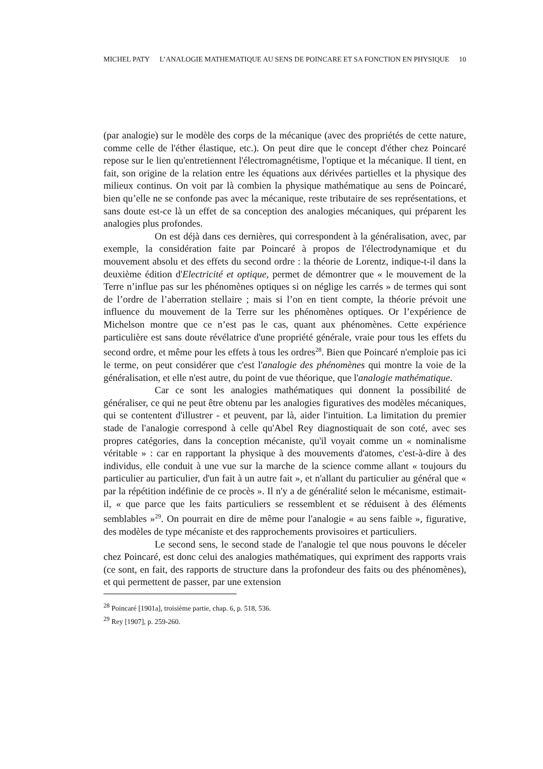MICHEL PATY L’ANALOGIE MATHEMATIQUE AU SENS DE POINCARE ET SA FONCTION EN PHYSIQUE 10
(par analogie) sur le modèle des corps de la mécanique (avec des propriétés de cette nature, comme celle de l'éther élastique, etc.). On peut dire que le concept d'éther chez Poincaré repose sur le lien qu'entretiennent l'électromagnétisme, l'optique et la mécanique. Il tient, en fait, son origine de la relation entre les équations aux dérivées partielles et la physique des milieux continus. On voit par là combien la physique mathématique au sens de Poincaré, bien qu’elle ne se confonde pas avec la mécanique, reste tributaire de ses représentations, et sans doute est-ce là un effet de sa conception des analogies mécaniques, qui préparent les analogies plus profondes.
On est déjà dans ces dernières, qui correspondent à la généralisation, avec, par exemple, la considération faite par Poincaré à propos de l'électrodynamique et du mouvement absolu et des effets du second ordre : la théorie de Lorentz, indique-t-il dans la deuxième édition d'Electricité et optique, permet de démontrer que « le mouvement de la Terre n’influe pas sur les phénomènes optiques si on néglige les carrés » de termes qui sont de l’ordre de l’aberration stellaire ; mais si l’on en tient compte, la théorie prévoit une influence du mouvement de la Terre sur les phénomènes optiques. Or l’expérience de Michelson montre que ce n’est pas le cas, quant aux phénomènes. Cette expérience particulière est sans doute révélatrice d'une propriété générale, vraie pour tous les effets du second ordre, et même pour les effets à tous les ordres<sup>28</sup>. Bien que Poincaré n'emploie pas ici le terme, on peut considérer que c'est l'analogie des phénomènes qui montre la voie de la généralisation, et elle n'est autre, du point de vue théorique, que l'analogie mathématique.
Car ce sont les analogies mathématiques qui donnent la possibilité de généraliser, ce qui ne peut être obtenu par les analogies figuratives des modèles mécaniques, qui se contentent d'illustrer - et peuvent, par là, aider l'intuition. La limitation du premier stade de l'analogie correspond à celle qu'Abel Rey diagnostiquait de son coté, avec ses propres catégories, dans la conception mécaniste, qu'il voyait comme un « nominalisme véritable » : car en rapportant la physique à des mouvements d'atomes, c'est-à-dire à des individus, elle conduit à une vue sur la marche de la science comme allant « toujours du particulier au particulier, d'un fait à un autre fait », et n'allant du particulier au général que « par la répétition indéfinie de ce procès ». Il n'y a de généralité selon le mécanisme, estimait-il, « que parce que les faits particuliers se ressemblent et se réduisent à des éléments semblables »<sup>29</sup>. On pourrait en dire de même pour l'analogie « au sens faible », figurative, des modèles de type mécaniste et des rapprochements provisoires et particuliers.
Le second sens, le second stade de l'analogie tel que nous pouvons le déceler chez Poincaré, est donc celui des analogies mathématiques, qui expriment des rapports vrais (ce sont, en fait, des rapports de structure dans la profondeur des faits ou des phénomènes), et qui permettent de passer, par une extension
<sup>28</sup> Poincaré [1901a], troisième partie, chap. 6, p. 518, 536.
<sup>29</sup> Rey [1907], p. 259-260.